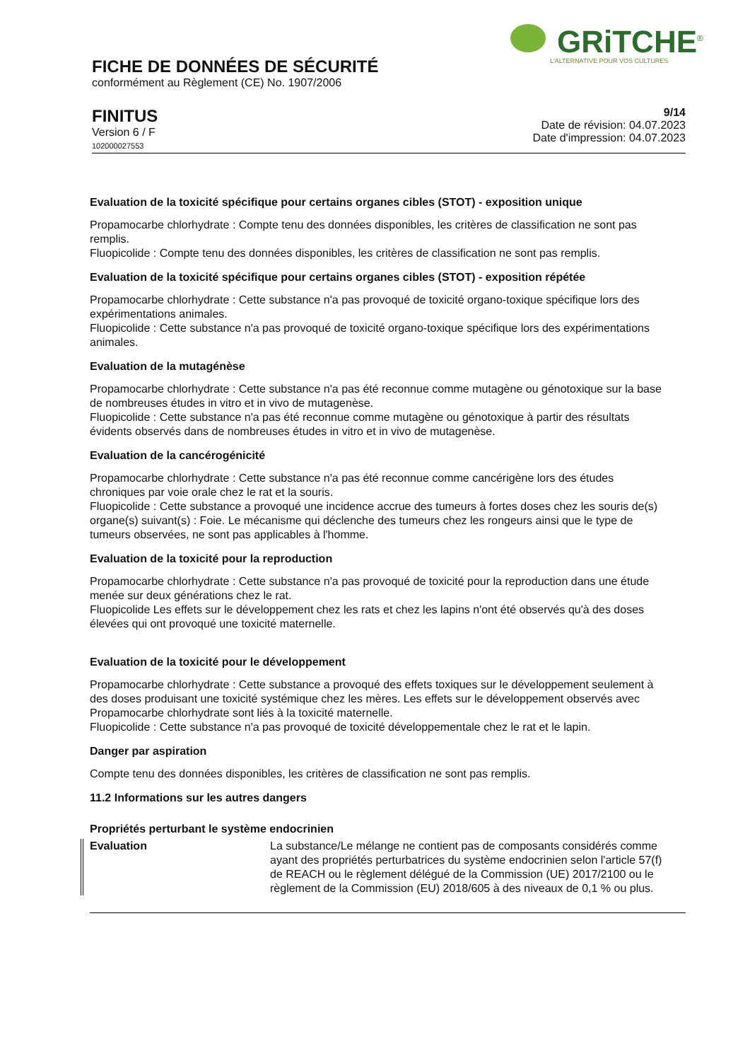GRiTCHE<sup>®</sup>
L'ALTERNATIVE POUR VOS CULTURES
FICHE DE DONNÉES DE SÉCURITÉ
conformément au Règlement (CE) No. 1907/2006
FINITUS
Version 6 / F
102000027553
9/14
Date de révision: 04.07.2023
Date d'impression: 04.07.2023
Evaluation de la toxicité spécifique pour certains organes cibles (STOT) - exposition unique
Propamocarbe chlorhydrate : Compte tenu des données disponibles, les critères de classification ne sont pas remplis.
Fluopicolide : Compte tenu des données disponibles, les critères de classification ne sont pas remplis.
Evaluation de la toxicité spécifique pour certains organes cibles (STOT) - exposition répétée
Propamocarbe chlorhydrate : Cette substance n'a pas provoqué de toxicité organo-toxique spécifique lors des expérimentations animales.
Fluopicolide : Cette substance n'a pas provoqué de toxicité organo-toxique spécifique lors des expérimentations animales.
Evaluation de la mutagénèse
Propamocarbe chlorhydrate : Cette substance n'a pas été reconnue comme mutagène ou génotoxique sur la base de nombreuses études in vitro et in vivo de mutagenèse.
Fluopicolide : Cette substance n'a pas été reconnue comme mutagène ou génotoxique à partir des résultats évidents observés dans de nombreuses études in vitro et in vivo de mutagenèse.
Evaluation de la cancérogénicité
Propamocarbe chlorhydrate : Cette substance n'a pas été reconnue comme cancérigène lors des études chroniques par voie orale chez le rat et la souris.
Fluopicolide : Cette substance a provoqué une incidence accrue des tumeurs à fortes doses chez les souris de(s) organe(s) suivant(s) : Foie. Le mécanisme qui déclenche des tumeurs chez les rongeurs ainsi que le type de tumeurs observées, ne sont pas applicables à l'homme.
Evaluation de la toxicité pour la reproduction
Propamocarbe chlorhydrate : Cette substance n'a pas provoqué de toxicité pour la reproduction dans une étude menée sur deux générations chez le rat.
Fluopicolide Les effets sur le développement chez les rats et chez les lapins n'ont été observés qu'à des doses élevées qui ont provoqué une toxicité maternelle.
Evaluation de la toxicité pour le développement
Propamocarbe chlorhydrate : Cette substance a provoqué des effets toxiques sur le développement seulement à des doses produisant une toxicité systémique chez les mères. Les effets sur le développement observés avec Propamocarbe chlorhydrate sont liés à la toxicité maternelle.
Fluopicolide : Cette substance n'a pas provoqué de toxicité développementale chez le rat et le lapin.
Danger par aspiration
Compte tenu des données disponibles, les critères de classification ne sont pas remplis.
11.2 Informations sur les autres dangers
Propriétés perturbant le système endocrinien
Evaluation La substance/Le mélange ne contient pas de composants considérés comme ayant des propriétés perturbatrices du système endocrinien selon l'article 57(f) de REACH ou le règlement délégué de la Commission (UE) 2017/2100 ou le règlement de la Commission (EU) 2018/605 à des niveaux de 0,1 % ou plus.